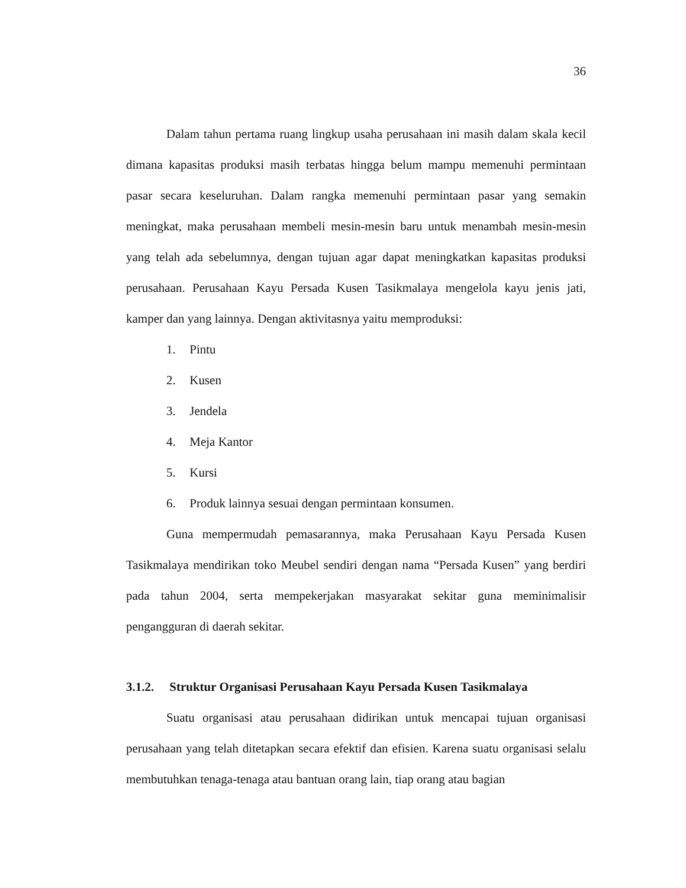36
Dalam tahun pertama ruang lingkup usaha perusahaan ini masih dalam skala kecil dimana kapasitas produksi masih terbatas hingga belum mampu memenuhi permintaan pasar secara keseluruhan. Dalam rangka memenuhi permintaan pasar yang semakin meningkat, maka perusahaan membeli mesin-mesin baru untuk menambah mesin-mesin yang telah ada sebelumnya, dengan tujuan agar dapat meningkatkan kapasitas produksi perusahaan. Perusahaan Kayu Persada Kusen Tasikmalaya mengelola kayu jenis jati, kamper dan yang lainnya. Dengan aktivitasnya yaitu memproduksi:
1. Pintu
2. Kusen
3. Jendela
4. Meja Kantor
5. Kursi
6. Produk lainnya sesuai dengan permintaan konsumen.
Guna mempermudah pemasarannya, maka Perusahaan Kayu Persada Kusen Tasikmalaya mendirikan toko Meubel sendiri dengan nama “Persada Kusen” yang berdiri pada tahun 2004, serta mempekerjakan masyarakat sekitar guna meminimalisir pengangguran di daerah sekitar.
3.1.2. Struktur Organisasi Perusahaan Kayu Persada Kusen Tasikmalaya
Suatu organisasi atau perusahaan didirikan untuk mencapai tujuan organisasi perusahaan yang telah ditetapkan secara efektif dan efisien. Karena suatu organisasi selalu membutuhkan tenaga-tenaga atau bantuan orang lain, tiap orang atau bagian